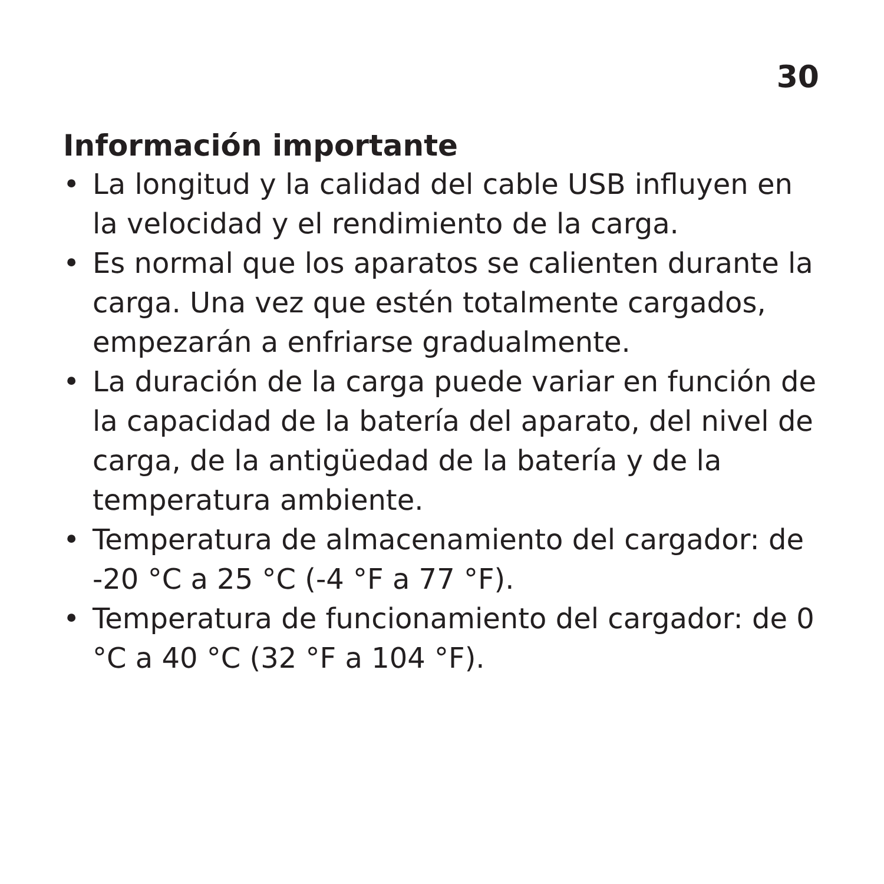30
Información importante
• La longitud y la calidad del cable USB influyen en la velocidad y el rendimiento de la carga.
• Es normal que los aparatos se calienten durante la carga. Una vez que estén totalmente cargados, empezarán a enfriarse gradualmente.
• La duración de la carga puede variar en función de la capacidad de la batería del aparato, del nivel de carga, de la antigüedad de la batería y de la temperatura ambiente.
• Temperatura de almacenamiento del cargador: de -20 °C a 25 °C (-4 °F a 77 °F).
• Temperatura de funcionamiento del cargador: de 0 °C a 40 °C (32 °F a 104 °F).